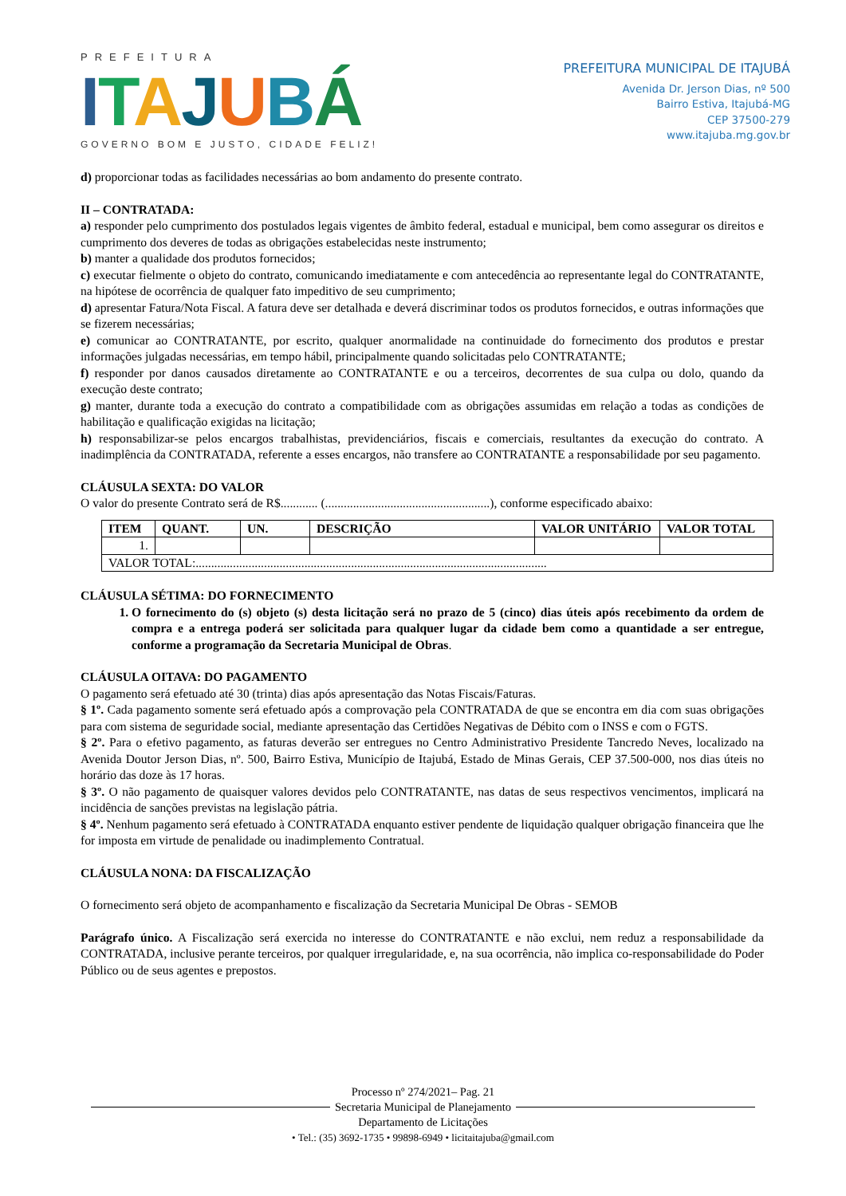PREFEITURA
ITAJUBÁ
GOVERNO BOM E JUSTO, CIDADE FELIZ!
PREFEITURA MUNICIPAL DE ITAJUBÁ
Avenida Dr. Jerson Dias, nº 500
Bairro Estiva, Itajubá-MG
CEP 37500-279
www.itajuba.mg.gov.br
d) proporcionar todas as facilidades necessárias ao bom andamento do presente contrato.
II – CONTRATADA:
a) responder pelo cumprimento dos postulados legais vigentes de âmbito federal, estadual e municipal, bem como assegurar os direitos e cumprimento dos deveres de todas as obrigações estabelecidas neste instrumento;
b) manter a qualidade dos produtos fornecidos;
c) executar fielmente o objeto do contrato, comunicando imediatamente e com antecedência ao representante legal do CONTRATANTE, na hipótese de ocorrência de qualquer fato impeditivo de seu cumprimento;
d) apresentar Fatura/Nota Fiscal. A fatura deve ser detalhada e deverá discriminar todos os produtos fornecidos, e outras informações que se fizerem necessárias;
e) comunicar ao CONTRATANTE, por escrito, qualquer anormalidade na continuidade do fornecimento dos produtos e prestar informações julgadas necessárias, em tempo hábil, principalmente quando solicitadas pelo CONTRATANTE;
f) responder por danos causados diretamente ao CONTRATANTE e ou a terceiros, decorrentes de sua culpa ou dolo, quando da execução deste contrato;
g) manter, durante toda a execução do contrato a compatibilidade com as obrigações assumidas em relação a todas as condições de habilitação e qualificação exigidas na licitação;
h) responsabilizar-se pelos encargos trabalhistas, previdenciários, fiscais e comerciais, resultantes da execução do contrato. A inadimplência da CONTRATADA, referente a esses encargos, não transfere ao CONTRATANTE a responsabilidade por seu pagamento.
CLÁUSULA SEXTA: DO VALOR
O valor do presente Contrato será de R$............ (.....................................................), conforme especificado abaixo:
| ITEM | QUANT. | UN. | DESCRIÇÃO | VALOR UNITÁRIO | VALOR TOTAL |
| --- | --- | --- | --- | --- | --- |
| 1. | | | | | |
| VALOR TOTAL:................................................................................................................. | | | | | |
CLÁUSULA SÉTIMA: DO FORNECIMENTO
1. O fornecimento do (s) objeto (s) desta licitação será no prazo de 5 (cinco) dias úteis após recebimento da ordem de compra e a entrega poderá ser solicitada para qualquer lugar da cidade bem como a quantidade a ser entregue, conforme a programação da Secretaria Municipal de Obras.
CLÁUSULA OITAVA: DO PAGAMENTO
O pagamento será efetuado até 30 (trinta) dias após apresentação das Notas Fiscais/Faturas.
§ 1º. Cada pagamento somente será efetuado após a comprovação pela CONTRATADA de que se encontra em dia com suas obrigações para com sistema de seguridade social, mediante apresentação das Certidões Negativas de Débito com o INSS e com o FGTS.
§ 2º. Para o efetivo pagamento, as faturas deverão ser entregues no Centro Administrativo Presidente Tancredo Neves, localizado na Avenida Doutor Jerson Dias, nº. 500, Bairro Estiva, Município de Itajubá, Estado de Minas Gerais, CEP 37.500-000, nos dias úteis no horário das doze às 17 horas.
§ 3º. O não pagamento de quaisquer valores devidos pelo CONTRATANTE, nas datas de seus respectivos vencimentos, implicará na incidência de sanções previstas na legislação pátria.
§ 4º. Nenhum pagamento será efetuado à CONTRATADA enquanto estiver pendente de liquidação qualquer obrigação financeira que lhe for imposta em virtude de penalidade ou inadimplemento Contratual.
CLÁUSULA NONA: DA FISCALIZAÇÃO
O fornecimento será objeto de acompanhamento e fiscalização da Secretaria Municipal De Obras - SEMOB
Parágrafo único. A Fiscalização será exercida no interesse do CONTRATANTE e não exclui, nem reduz a responsabilidade da CONTRATADA, inclusive perante terceiros, por qualquer irregularidade, e, na sua ocorrência, não implica co-responsabilidade do Poder Público ou de seus agentes e prepostos.
Processo nº 274/2021– Pag. 21
Secretaria Municipal de Planejamento
Departamento de Licitações
• Tel.: (35) 3692-1735 • 99898-6949 • licitaitajuba@gmail.com